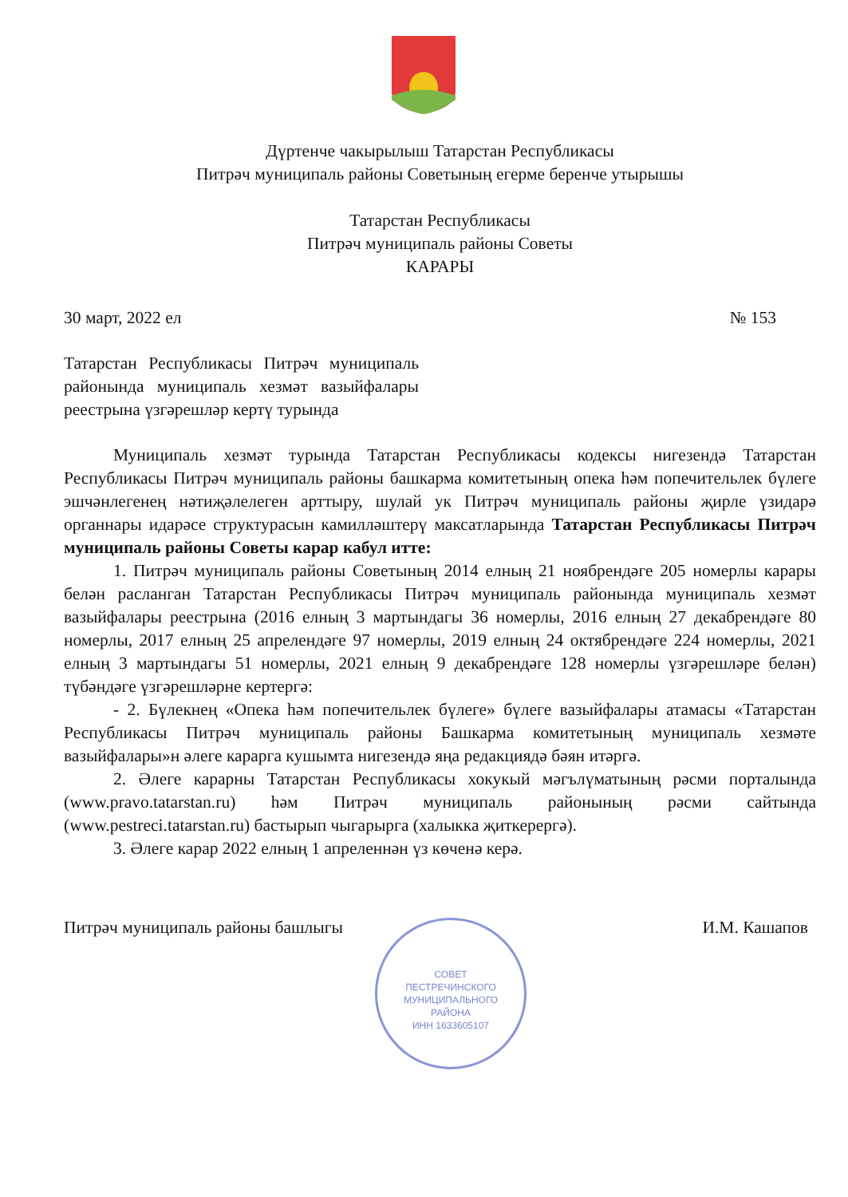Дүртенче чакырылыш Татарстан Республикасы
Питрәч муниципаль районы Советының егерме беренче утырышы
Татарстан Республикасы
Питрәч муниципаль районы Советы
КАРАРЫ
30 март, 2022 ел № 153
Татарстан Республикасы Питрәч муниципаль районында муниципаль хезмәт вазыйфалары реестрына үзгәрешләр кертү турында
Муниципаль хезмәт турында Татарстан Республикасы кодексы нигезендә Татарстан Республикасы Питрәч муниципаль районы башкарма комитетының опека һәм попечительлек бүлеге эшчәнлегенең нәтиҗәлелеген арттыру, шулай ук Питрәч муниципаль районы җирле үзидарә органнары идарәсе структурасын камилләштерү максатларында Татарстан Республикасы Питрәч муниципаль районы Советы карар кабул итте:
1. Питрәч муниципаль районы Советының 2014 елның 21 ноябрендәге 205 номерлы карары белән расланган Татарстан Республикасы Питрәч муниципаль районында муниципаль хезмәт вазыйфалары реестрына (2016 елның 3 мартындагы 36 номерлы, 2016 елның 27 декабрендәге 80 номерлы, 2017 елның 25 апрелендәге 97 номерлы, 2019 елның 24 октябрендәге 224 номерлы, 2021 елның 3 мартындагы 51 номерлы, 2021 елның 9 декабрендәге 128 номерлы үзгәрешләре белән) түбәндәге үзгәрешләрне кертергә:
- 2. Бүлекнең «Опека һәм попечительлек бүлеге» бүлеге вазыйфалары атамасы «Татарстан Республикасы Питрәч муниципаль районы Башкарма комитетының муниципаль хезмәте вазыйфалары»н әлеге карарга кушымта нигезендә яңа редакциядә бәян итәргә.
2. Әлеге карарны Татарстан Республикасы хокукый мәгълүматының рәсми порталында (www.pravo.tatarstan.ru) һәм Питрәч муниципаль районының рәсми сайтында (www.pestreci.tatarstan.ru) бастырып чыгарырга (халыкка җиткерергә).
3. Әлеге карар 2022 елның 1 апреленнән үз көченә керә.
Питрәч муниципаль районы башлыгы И.М. Кашапов
СОВЕТ
ПЕСТРЕЧИНСКОГО
МУНИЦИПАЛЬНОГО
РАЙОНА
ИНН 1633605107